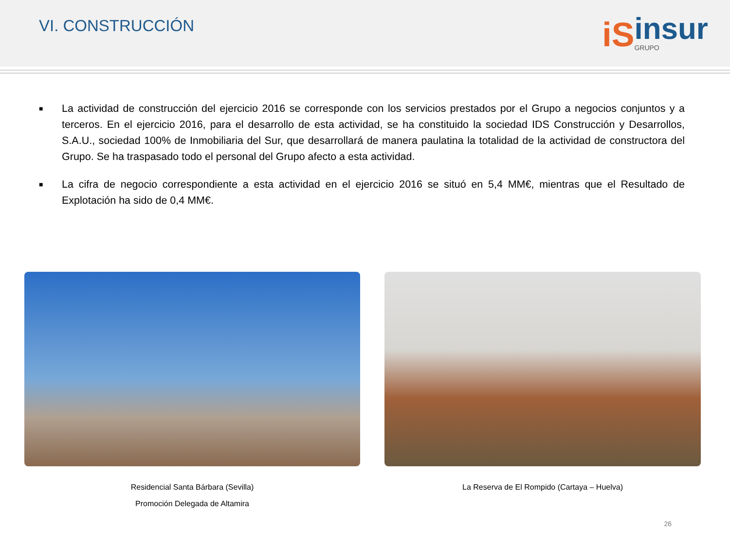VI. CONSTRUCCIÓN
iS insur
GRUPO
■ La actividad de construcción del ejercicio 2016 se corresponde con los servicios prestados por el Grupo a negocios conjuntos y a terceros. En el ejercicio 2016, para el desarrollo de esta actividad, se ha constituido la sociedad IDS Construcción y Desarrollos, S.A.U., sociedad 100% de Inmobiliaria del Sur, que desarrollará de manera paulatina la totalidad de la actividad de constructora del Grupo. Se ha traspasado todo el personal del Grupo afecto a esta actividad.
■ La cifra de negocio correspondiente a esta actividad en el ejercicio 2016 se situó en 5,4 MM€, mientras que el Resultado de Explotación ha sido de 0,4 MM€.
Residencial Santa Bárbara (Sevilla)
Promoción Delegada de Altamira
La Reserva de El Rompido (Cartaya – Huelva)
26